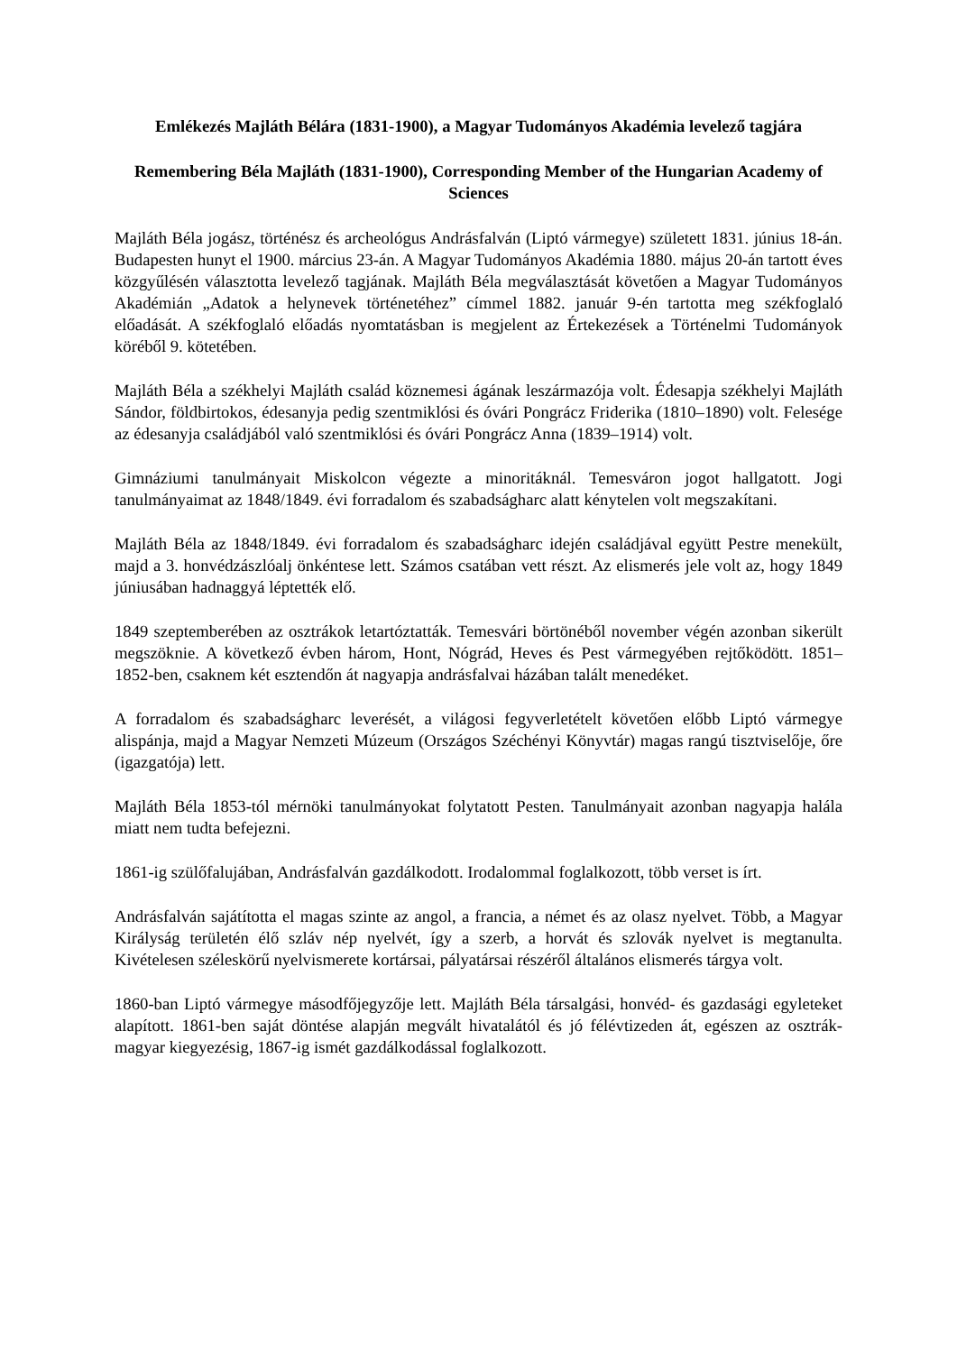Emlékezés Majláth Bélára (1831-1900), a Magyar Tudományos Akadémia levelező tagjára
Remembering Béla Majláth (1831-1900), Corresponding Member of the Hungarian Academy of Sciences
Majláth Béla jogász, történész és archeológus Andrásfalván (Liptó vármegye) született 1831. június 18-án. Budapesten hunyt el 1900. március 23-án. A Magyar Tudományos Akadémia 1880. május 20-án tartott éves közgyűlésén választotta levelező tagjának. Majláth Béla megválasztását követően a Magyar Tudományos Akadémián „Adatok a helynevek történetéhez” címmel 1882. január 9-én tartotta meg székfoglaló előadását. A székfoglaló előadás nyomtatásban is megjelent az Értekezések a Történelmi Tudományok köréből 9. kötetében.
Majláth Béla a székhelyi Majláth család köznemesi ágának leszármazója volt. Édesapja székhelyi Majláth Sándor, földbirtokos, édesanyja pedig szentmiklósi és óvári Pongrácz Friderika (1810–1890) volt. Felesége az édesanyja családjából való szentmiklósi és óvári Pongrácz Anna (1839–1914) volt.
Gimnáziumi tanulmányait Miskolcon végezte a minoritáknál. Temesváron jogot hallgatott. Jogi tanulmányaimat az 1848/1849. évi forradalom és szabadságharc alatt kénytelen volt megszakítani.
Majláth Béla az 1848/1849. évi forradalom és szabadságharc idején családjával együtt Pestre menekült, majd a 3. honvédzászlóalj önkéntese lett. Számos csatában vett részt. Az elismerés jele volt az, hogy 1849 júniusában hadnaggyá léptették elő.
1849 szeptemberében az osztrákok letartóztatták. Temesvári börtönéből november végén azonban sikerült megszöknie. A következő évben három, Hont, Nógrád, Heves és Pest vármegyében rejtőködött. 1851–1852-ben, csaknem két esztendőn át nagyapja andrásfalvai házában talált menedéket.
A forradalom és szabadságharc leverését, a világosi fegyverletételt követően előbb Liptó vármegye alispánja, majd a Magyar Nemzeti Múzeum (Országos Széchényi Könyvtár) magas rangú tisztviselője, őre (igazgatója) lett.
Majláth Béla 1853-tól mérnöki tanulmányokat folytatott Pesten. Tanulmányait azonban nagyapja halála miatt nem tudta befejezni.
1861-ig szülőfalujában, Andrásfalván gazdálkodott. Irodalommal foglalkozott, több verset is írt.
Andrásfalván sajátította el magas szinte az angol, a francia, a német és az olasz nyelvet. Több, a Magyar Királyság területén élő szláv nép nyelvét, így a szerb, a horvát és szlovák nyelvet is megtanulta. Kivételesen széleskörű nyelvismerete kortársai, pályatársai részéről általános elismerés tárgya volt.
1860-ban Liptó vármegye másodfőjegyzője lett. Majláth Béla társalgási, honvéd- és gazdasági egyleteket alapított. 1861-ben saját döntése alapján megvált hivatalától és jó félévtizeden át, egészen az osztrák-magyar kiegyezésig, 1867-ig ismét gazdálkodással foglalkozott.